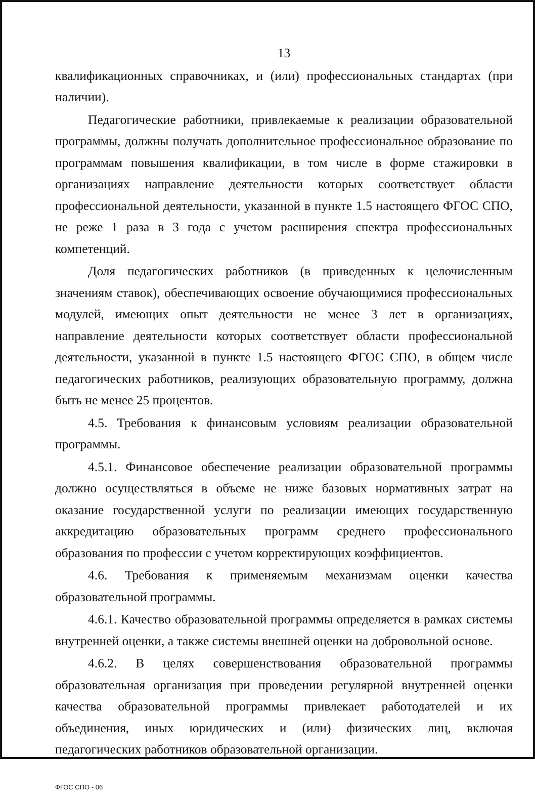13
квалификационных справочниках, и (или) профессиональных стандартах (при наличии).
Педагогические работники, привлекаемые к реализации образовательной программы, должны получать дополнительное профессиональное образование по программам повышения квалификации, в том числе в форме стажировки в организациях направление деятельности которых соответствует области профессиональной деятельности, указанной в пункте 1.5 настоящего ФГОС СПО, не реже 1 раза в 3 года с учетом расширения спектра профессиональных компетенций.
Доля педагогических работников (в приведенных к целочисленным значениям ставок), обеспечивающих освоение обучающимися профессиональных модулей, имеющих опыт деятельности не менее 3 лет в организациях, направление деятельности которых соответствует области профессиональной деятельности, указанной в пункте 1.5 настоящего ФГОС СПО, в общем числе педагогических работников, реализующих образовательную программу, должна быть не менее 25 процентов.
4.5. Требования к финансовым условиям реализации образовательной программы.
4.5.1. Финансовое обеспечение реализации образовательной программы должно осуществляться в объеме не ниже базовых нормативных затрат на оказание государственной услуги по реализации имеющих государственную аккредитацию образовательных программ среднего профессионального образования по профессии с учетом корректирующих коэффициентов.
4.6. Требования к применяемым механизмам оценки качества образовательной программы.
4.6.1. Качество образовательной программы определяется в рамках системы внутренней оценки, а также системы внешней оценки на добровольной основе.
4.6.2. В целях совершенствования образовательной программы образовательная организация при проведении регулярной внутренней оценки качества образовательной программы привлекает работодателей и их объединения, иных юридических и (или) физических лиц, включая педагогических работников образовательной организации.
ФГОС СПО - 06